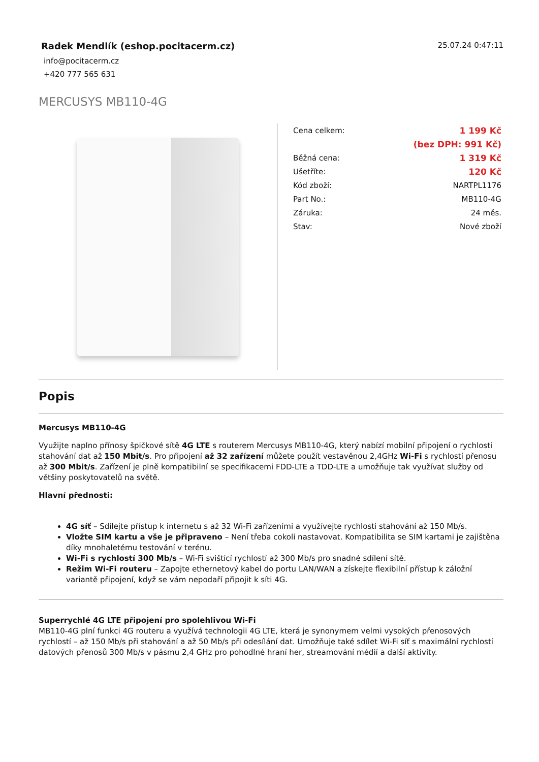Radek Mendlík (eshop.pocitacerm.cz)
info@pocitacerm.cz
+420 777 565 631
25.07.24 0:47:11
MERCUSYS MB110-4G
| Cena celkem: | 1 199 Kč |
| | (bez DPH: 991 Kč) |
| Běžná cena: | 1 319 Kč |
| Ušetříte: | 120 Kč |
| Kód zboží: | NARTPL1176 |
| Part No.: | MB110-4G |
| Záruka: | 24 měs. |
| Stav: | Nové zboží |
Popis
Mercusys MB110-4G
Využijte naplno přínosy špičkové sítě 4G LTE s routerem Mercusys MB110-4G, který nabízí mobilní připojení o rychlosti stahování dat až 150 Mbit/s. Pro připojení až 32 zařízení můžete použít vestavěnou 2,4GHz Wi-Fi s rychlostí přenosu až 300 Mbit/s. Zařízení je plně kompatibilní se specifikacemi FDD-LTE a TDD-LTE a umožňuje tak využívat služby od většiny poskytovatelů na světě.
Hlavní přednosti:
4G síť – Sdílejte přístup k internetu s až 32 Wi-Fi zařízeními a využívejte rychlosti stahování až 150 Mb/s.
Vložte SIM kartu a vše je připraveno – Není třeba cokoli nastavovat. Kompatibilita se SIM kartami je zajištěna díky mnohaletému testování v terénu.
Wi-Fi s rychlostí 300 Mb/s – Wi-Fi svištící rychlostí až 300 Mb/s pro snadné sdílení sítě.
Režim Wi-Fi routeru – Zapojte ethernetový kabel do portu LAN/WAN a získejte flexibilní přístup k záložní variantě připojení, když se vám nepodaří připojit k síti 4G.
Superrychlé 4G LTE připojení pro spolehlivou Wi-Fi
MB110-4G plní funkci 4G routeru a využívá technologii 4G LTE, která je synonymem velmi vysokých přenosových rychlostí – až 150 Mb/s při stahování a až 50 Mb/s při odesílání dat. Umožňuje také sdílet Wi-Fi síť s maximální rychlostí datových přenosů 300 Mb/s v pásmu 2,4 GHz pro pohodlné hraní her, streamování médií a další aktivity.